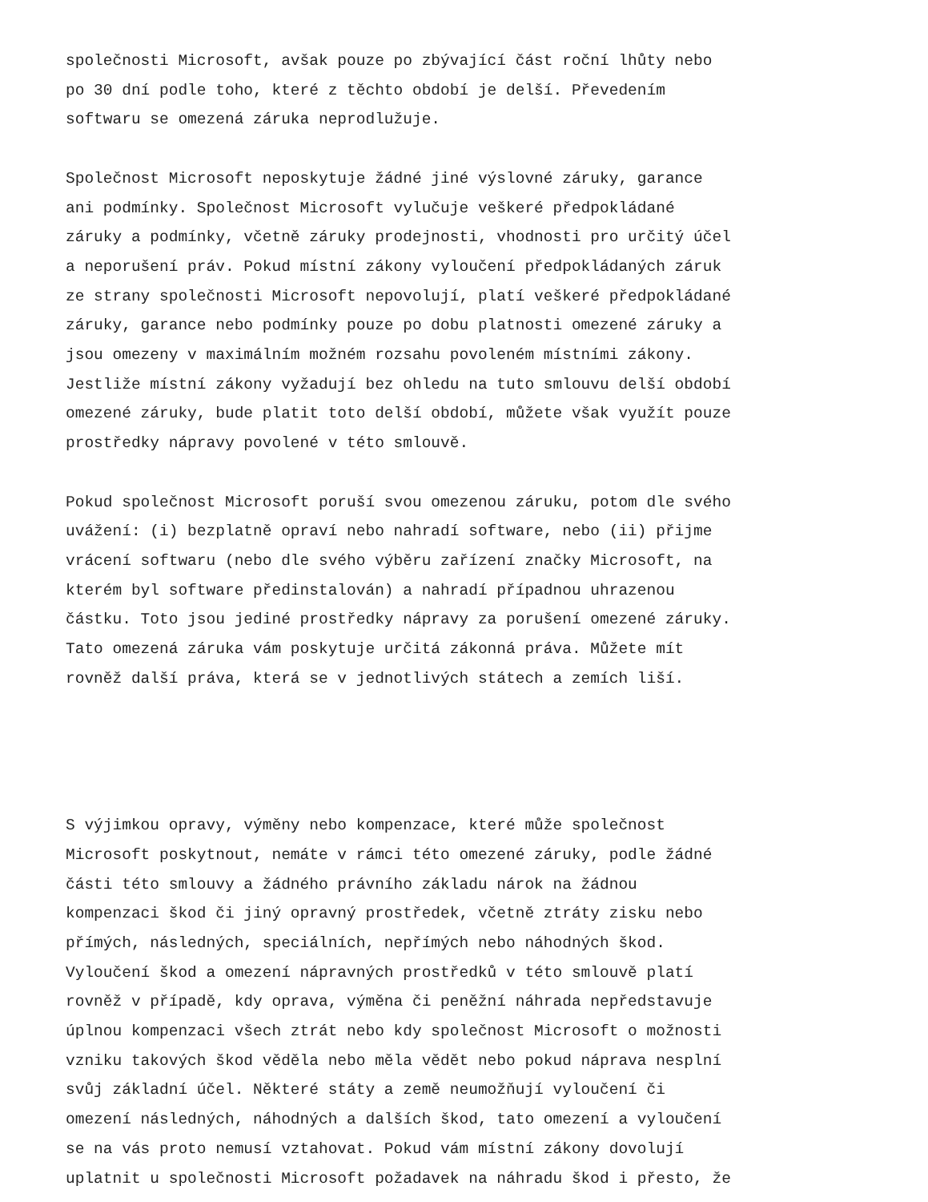společnosti Microsoft, avšak pouze po zbývající část roční lhůty nebo po 30 dní podle toho, které z těchto období je delší. Převedením softwaru se omezená záruka neprodlužuje.
Společnost Microsoft neposkytuje žádné jiné výslovné záruky, garance ani podmínky. Společnost Microsoft vylučuje veškeré předpokládané záruky a podmínky, včetně záruky prodejnosti, vhodnosti pro určitý účel a neporušení práv. Pokud místní zákony vyloučení předpokládaných záruk ze strany společnosti Microsoft nepovolují, platí veškeré předpokládané záruky, garance nebo podmínky pouze po dobu platnosti omezené záruky a jsou omezeny v maximálním možném rozsahu povoleném místními zákony. Jestliže místní zákony vyžadují bez ohledu na tuto smlouvu delší období omezené záruky, bude platit toto delší období, můžete však využít pouze prostředky nápravy povolené v této smlouvě.
Pokud společnost Microsoft poruší svou omezenou záruku, potom dle svého uvážení: (i) bezplatně opraví nebo nahradí software, nebo (ii) přijme vrácení softwaru (nebo dle svého výběru zařízení značky Microsoft, na kterém byl software předinstalován) a nahradí případnou uhrazenou částku. Toto jsou jediné prostředky nápravy za porušení omezené záruky. Tato omezená záruka vám poskytuje určitá zákonná práva. Můžete mít rovněž další práva, která se v jednotlivých státech a zemích liší.
S výjimkou opravy, výměny nebo kompenzace, které může společnost Microsoft poskytnout, nemáte v rámci této omezené záruky, podle žádné části této smlouvy a žádného právního základu nárok na žádnou kompenzaci škod či jiný opravný prostředek, včetně ztráty zisku nebo přímých, následných, speciálních, nepřímých nebo náhodných škod. Vyloučení škod a omezení nápravných prostředků v této smlouvě platí rovněž v případě, kdy oprava, výměna či peněžní náhrada nepředstavuje úplnou kompenzaci všech ztrát nebo kdy společnost Microsoft o možnosti vzniku takových škod věděla nebo měla vědět nebo pokud náprava nesplní svůj základní účel. Některé státy a země neumožňují vyloučení či omezení následných, náhodných a dalších škod, tato omezení a vyloučení se na vás proto nemusí vztahovat. Pokud vám místní zákony dovolují uplatnit u společnosti Microsoft požadavek na náhradu škod i přesto, že